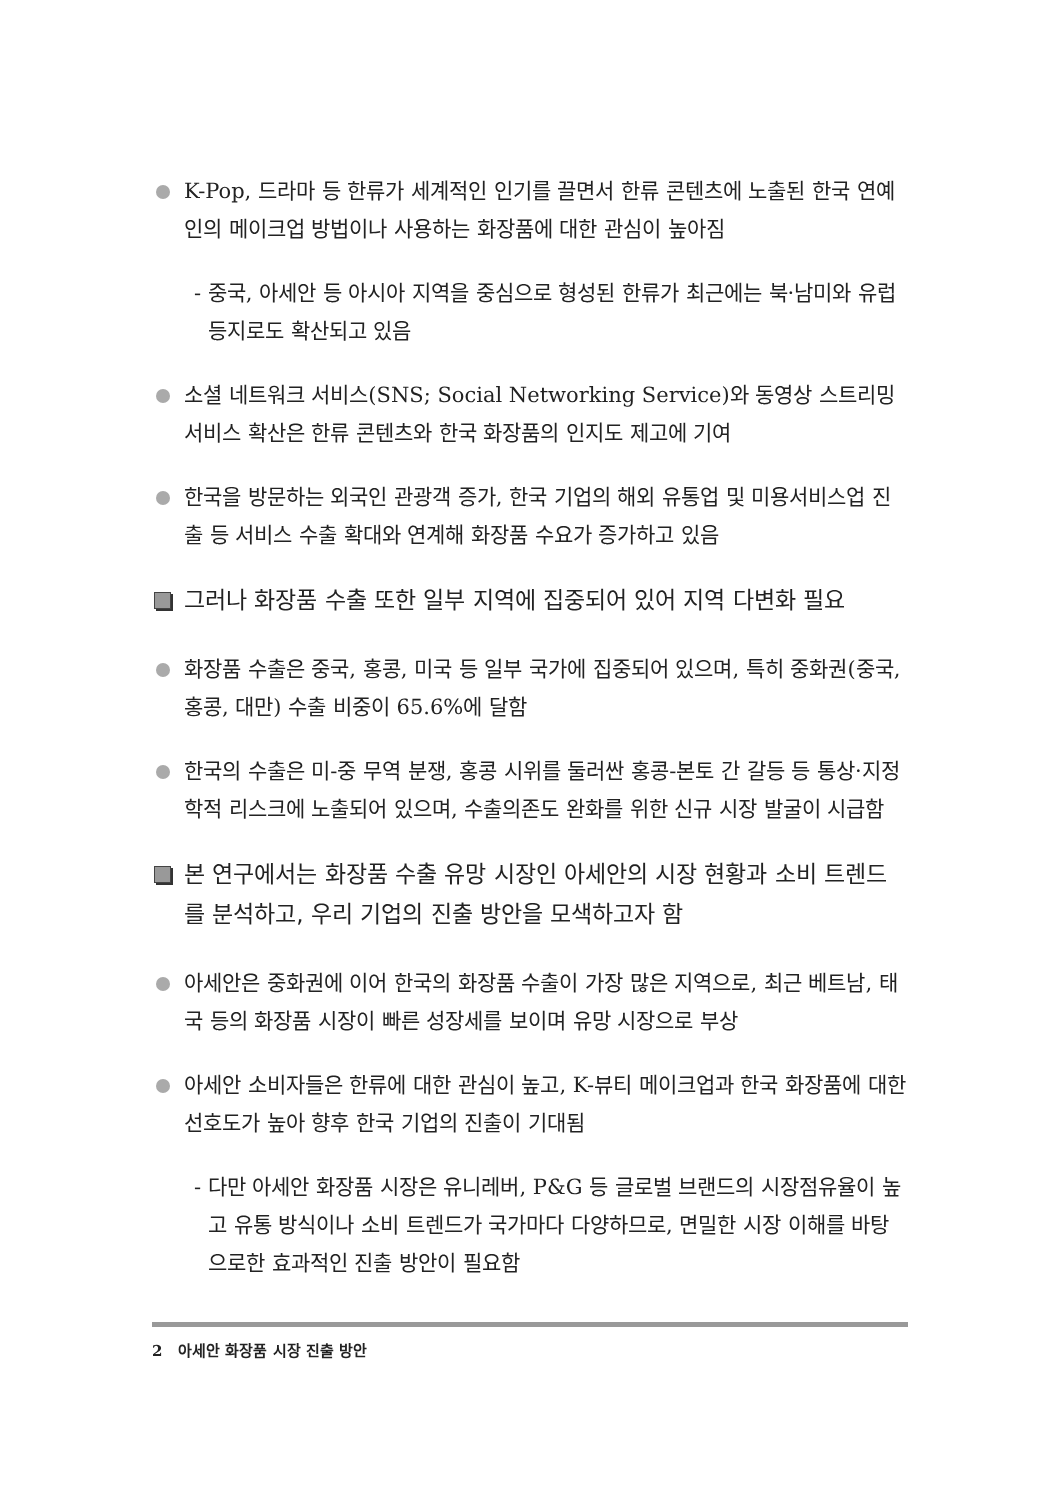K-Pop, 드라마 등 한류가 세계적인 인기를 끌면서 한류 콘텐츠에 노출된 한국 연예인의 메이크업 방법이나 사용하는 화장품에 대한 관심이 높아짐
- 중국, 아세안 등 아시아 지역을 중심으로 형성된 한류가 최근에는 북·남미와 유럽 등지로도 확산되고 있음
소셜 네트워크 서비스(SNS; Social Networking Service)와 동영상 스트리밍 서비스 확산은 한류 콘텐츠와 한국 화장품의 인지도 제고에 기여
한국을 방문하는 외국인 관광객 증가, 한국 기업의 해외 유통업 및 미용서비스업 진출 등 서비스 수출 확대와 연계해 화장품 수요가 증가하고 있음
그러나 화장품 수출 또한 일부 지역에 집중되어 있어 지역 다변화 필요
화장품 수출은 중국, 홍콩, 미국 등 일부 국가에 집중되어 있으며, 특히 중화권(중국, 홍콩, 대만) 수출 비중이 65.6%에 달함
한국의 수출은 미-중 무역 분쟁, 홍콩 시위를 둘러싼 홍콩-본토 간 갈등 등 통상·지정학적 리스크에 노출되어 있으며, 수출의존도 완화를 위한 신규 시장 발굴이 시급함
본 연구에서는 화장품 수출 유망 시장인 아세안의 시장 현황과 소비 트렌드를 분석하고, 우리 기업의 진출 방안을 모색하고자 함
아세안은 중화권에 이어 한국의 화장품 수출이 가장 많은 지역으로, 최근 베트남, 태국 등의 화장품 시장이 빠른 성장세를 보이며 유망 시장으로 부상
아세안 소비자들은 한류에 대한 관심이 높고, K-뷰티 메이크업과 한국 화장품에 대한 선호도가 높아 향후 한국 기업의 진출이 기대됨
- 다만 아세안 화장품 시장은 유니레버, P&G 등 글로벌 브랜드의 시장점유율이 높고 유통 방식이나 소비 트렌드가 국가마다 다양하므로, 면밀한 시장 이해를 바탕으로한 효과적인 진출 방안이 필요함
2 아세안 화장품 시장 진출 방안